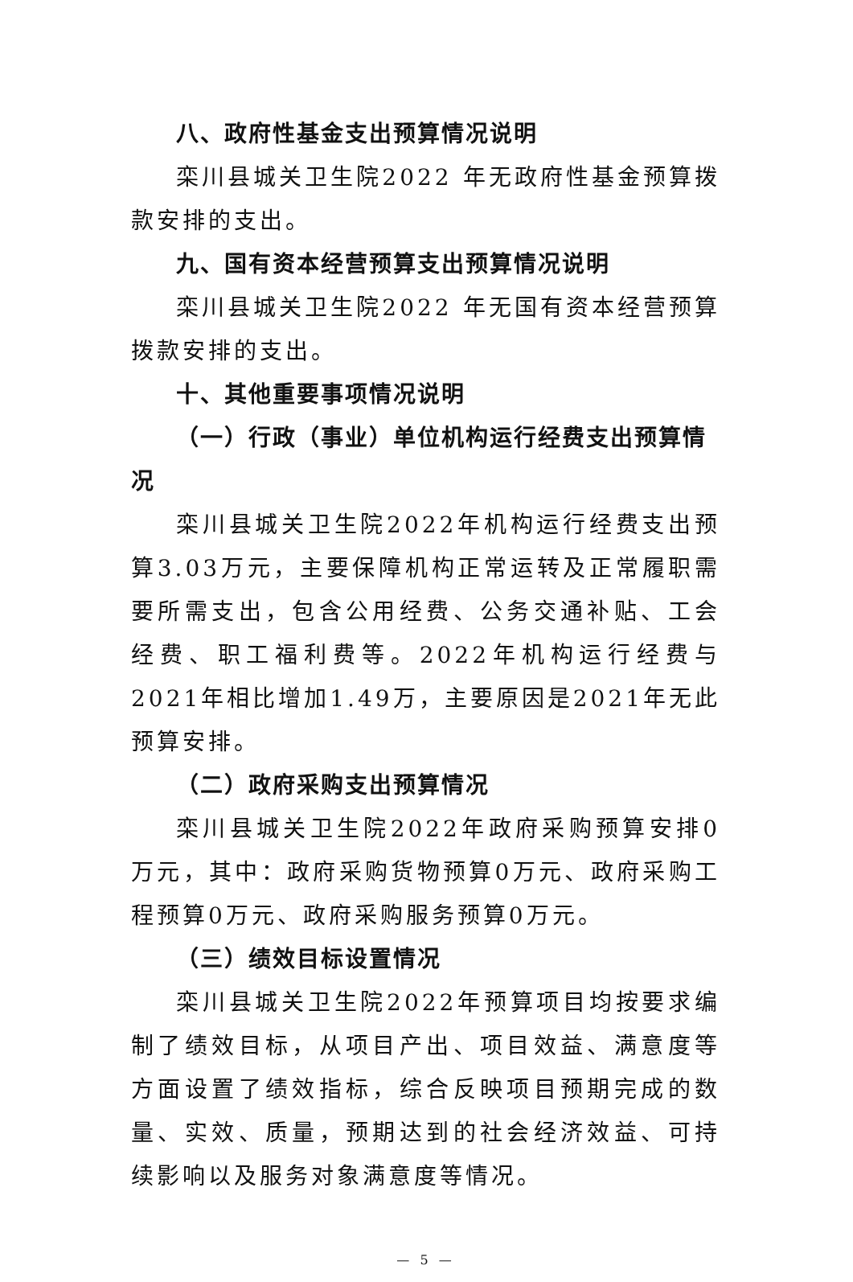八、政府性基金支出预算情况说明
栾川县城关卫生院2022 年无政府性基金预算拨款安排的支出。
九、国有资本经营预算支出预算情况说明
栾川县城关卫生院2022 年无国有资本经营预算拨款安排的支出。
十、其他重要事项情况说明
（一）行政（事业）单位机构运行经费支出预算情况
栾川县城关卫生院2022年机构运行经费支出预算3.03万元，主要保障机构正常运转及正常履职需要所需支出，包含公用经费、公务交通补贴、工会经费、职工福利费等。2022年机构运行经费与2021年相比增加1.49万，主要原因是2021年无此预算安排。
（二）政府采购支出预算情况
栾川县城关卫生院2022年政府采购预算安排0万元，其中：政府采购货物预算0万元、政府采购工程预算0万元、政府采购服务预算0万元。
（三）绩效目标设置情况
栾川县城关卫生院2022年预算项目均按要求编制了绩效目标，从项目产出、项目效益、满意度等方面设置了绩效指标，综合反映项目预期完成的数量、实效、质量，预期达到的社会经济效益、可持续影响以及服务对象满意度等情况。
— 5 —